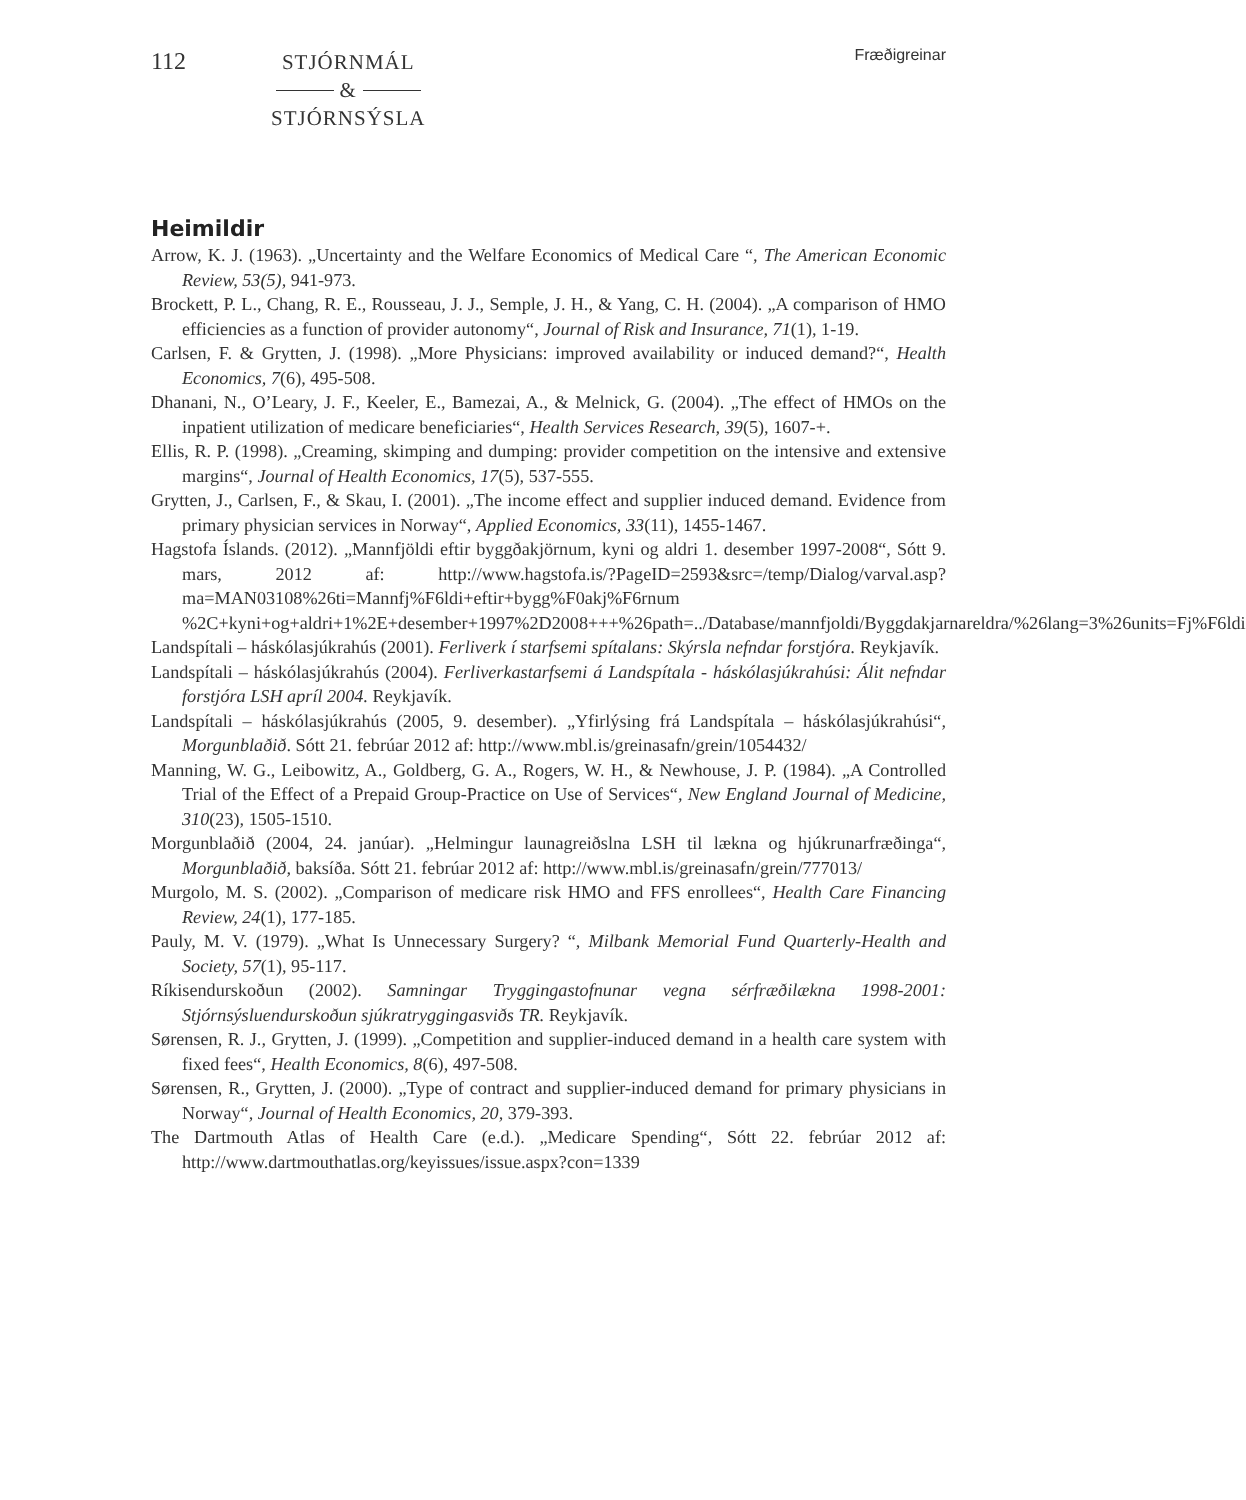112
STJÓRNMÁL
&
STJÓRNSÝSLA
Fræðigreinar
Heimildir
Arrow, K. J. (1963). „Uncertainty and the Welfare Economics of Medical Care “, The American Economic Review, 53(5), 941-973.
Brockett, P. L., Chang, R. E., Rousseau, J. J., Semple, J. H., & Yang, C. H. (2004). „A comparison of HMO efficiencies as a function of provider autonomy“, Journal of Risk and Insurance, 71(1), 1-19.
Carlsen, F. & Grytten, J. (1998). „More Physicians: improved availability or induced demand?“, Health Economics, 7(6), 495-508.
Dhanani, N., O’Leary, J. F., Keeler, E., Bamezai, A., & Melnick, G. (2004). „The effect of HMOs on the inpatient utilization of medicare beneficiaries“, Health Services Research, 39(5), 1607-+.
Ellis, R. P. (1998). „Creaming, skimping and dumping: provider competition on the intensive and extensive margins“, Journal of Health Economics, 17(5), 537-555.
Grytten, J., Carlsen, F., & Skau, I. (2001). „The income effect and supplier induced demand. Evidence from primary physician services in Norway“, Applied Economics, 33(11), 1455-1467.
Hagstofa Íslands. (2012). „Mannfjöldi eftir byggðakjörnum, kyni og aldri 1. desember 1997-2008“, Sótt 9. mars, 2012 af: http://www.hagstofa.is/?PageID=2593&src=/temp/Dialog/varval.asp?ma=MAN03108%26ti=Mannfj%F6ldi+eftir+bygg%F0akj%F6rnum %2C+kyni+og+aldri+1%2E+desember+1997%2D2008+++%26path=../Database/mannfjoldi/Byggdakjarnareldra/%26lang=3%26units=Fj%F6ldi
Landspítali – háskólasjúkrahús (2001). Ferliverk í starfsemi spítalans: Skýrsla nefndar forstjóra. Reykjavík.
Landspítali – háskólasjúkrahús (2004). Ferliverkastarfsemi á Landspítala - háskólasjúkrahúsi: Álit nefndar forstjóra LSH apríl 2004. Reykjavík.
Landspítali – háskólasjúkrahús (2005, 9. desember). „Yfirlýsing frá Landspítala – háskólasjúkrahúsi“, Morgunblaðið. Sótt 21. febrúar 2012 af: http://www.mbl.is/greinasafn/grein/1054432/
Manning, W. G., Leibowitz, A., Goldberg, G. A., Rogers, W. H., & Newhouse, J. P. (1984). „A Controlled Trial of the Effect of a Prepaid Group-Practice on Use of Services“, New England Journal of Medicine, 310(23), 1505-1510.
Morgunblaðið (2004, 24. janúar). „Helmingur launagreiðslna LSH til lækna og hjúkrunarfræðinga“, Morgunblaðið, baksíða. Sótt 21. febrúar 2012 af: http://www.mbl.is/greinasafn/grein/777013/
Murgolo, M. S. (2002). „Comparison of medicare risk HMO and FFS enrollees“, Health Care Financing Review, 24(1), 177-185.
Pauly, M. V. (1979). „What Is Unnecessary Surgery? “, Milbank Memorial Fund Quarterly-Health and Society, 57(1), 95-117.
Ríkisendurskoðun (2002). Samningar Tryggingastofnunar vegna sérfræðilækna 1998-2001: Stjórnsýsluendurskoðun sjúkratryggingasviðs TR. Reykjavík.
Sørensen, R. J., Grytten, J. (1999). „Competition and supplier-induced demand in a health care system with fixed fees“, Health Economics, 8(6), 497-508.
Sørensen, R., Grytten, J. (2000). „Type of contract and supplier-induced demand for primary physicians in Norway“, Journal of Health Economics, 20, 379-393.
The Dartmouth Atlas of Health Care (e.d.). „Medicare Spending“, Sótt 22. febrúar 2012 af: http://www.dartmouthatlas.org/keyissues/issue.aspx?con=1339